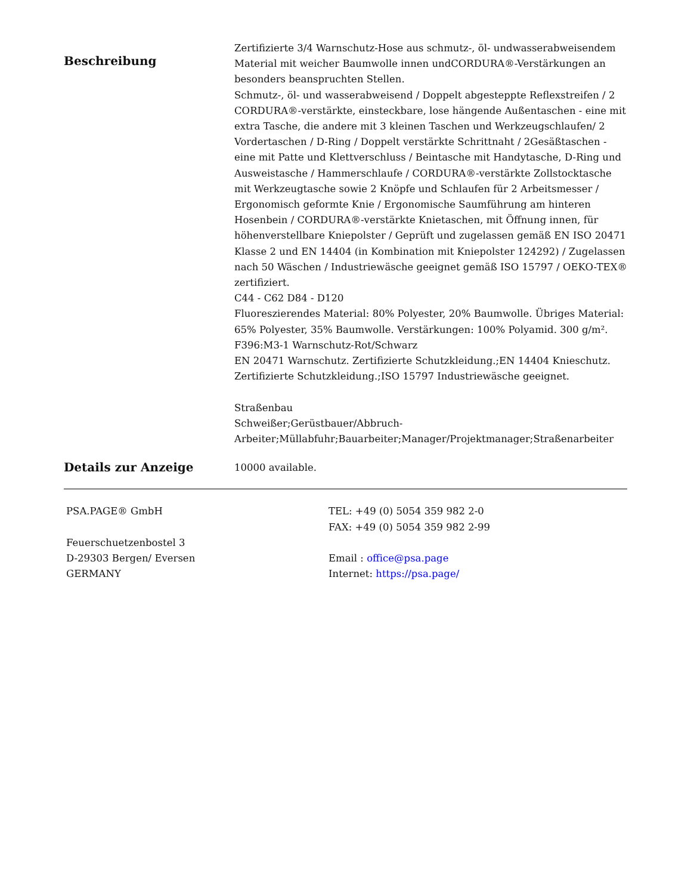Beschreibung
Zertifizierte 3/4 Warnschutz-Hose aus schmutz-, öl- undwasserabweisendem Material mit weicher Baumwolle innen undCORDURA®-Verstärkungen an besonders beanspruchten Stellen.
Schmutz-, öl- und wasserabweisend / Doppelt abgesteppte Reflexstreifen / 2 CORDURA®-verstärkte, einsteckbare, lose hängende Außentaschen - eine mit extra Tasche, die andere mit 3 kleinen Taschen und Werkzeugschlaufen/ 2 Vordertaschen / D-Ring / Doppelt verstärkte Schrittnaht / 2Gesäßtaschen - eine mit Patte und Klettverschluss / Beintasche mit Handytasche, D-Ring und Ausweistasche / Hammerschlaufe / CORDURA®-verstärkte Zollstocktasche mit Werkzeugtasche sowie 2 Knöpfe und Schlaufen für 2 Arbeitsmesser / Ergonomisch geformte Knie / Ergonomische Saumführung am hinteren Hosenbein / CORDURA®-verstärkte Knietaschen, mit Öffnung innen, für höhenverstellbare Kniepolster / Geprüft und zugelassen gemäß EN ISO 20471 Klasse 2 und EN 14404 (in Kombination mit Kniepolster 124292) / Zugelassen nach 50 Wäschen / Industriewäsche geeignet gemäß ISO 15797 / OEKO-TEX® zertifiziert.
C44 - C62 D84 - D120
Fluoreszierendes Material: 80% Polyester, 20% Baumwolle. Übriges Material: 65% Polyester, 35% Baumwolle. Verstärkungen: 100% Polyamid. 300 g/m².
F396:M3-1 Warnschutz-Rot/Schwarz
EN 20471 Warnschutz. Zertifizierte Schutzkleidung.;EN 14404 Knieschutz. Zertifizierte Schutzkleidung.;ISO 15797 Industriewäsche geeignet.
Straßenbau
Schweißer;Gerüstbauer/Abbruch-Arbeiter;Müllabfuhr;Bauarbeiter;Manager/Projektmanager;Straßenarbeiter
Details zur Anzeige
10000 available.
PSA.PAGE® GmbH
Feuerschuetzenbostel 3
D-29303 Bergen/ Eversen
GERMANY
TEL: +49 (0) 5054 359 982 2-0
FAX: +49 (0) 5054 359 982 2-99
Email : office@psa.page
Internet: https://psa.page/